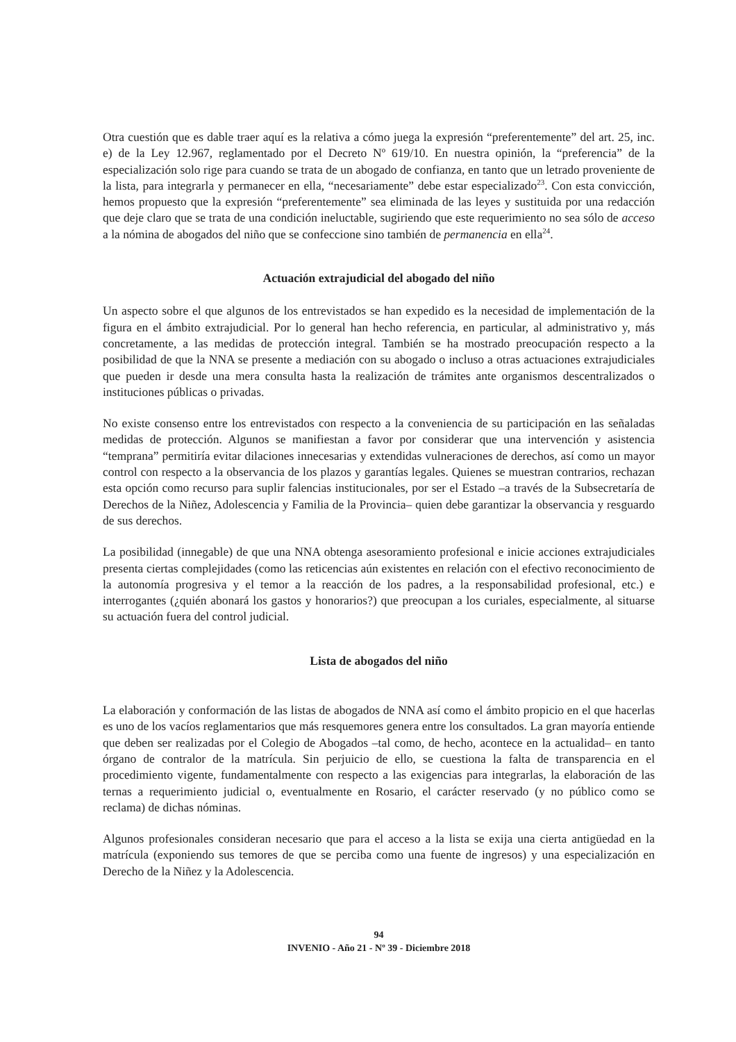Otra cuestión que es dable traer aquí es la relativa a cómo juega la expresión “preferentemente” del art. 25, inc. e) de la Ley 12.967, reglamentado por el Decreto Nº 619/10. En nuestra opinión, la “preferencia” de la especialización solo rige para cuando se trata de un abogado de confianza, en tanto que un letrado proveniente de la lista, para integrarla y permanecer en ella, “necesariamente” debe estar especializado<sup>23</sup>. Con esta convicción, hemos propuesto que la expresión “preferentemente” sea eliminada de las leyes y sustituida por una redacción que deje claro que se trata de una condición ineluctable, sugiriendo que este requerimiento no sea sólo de acceso a la nómina de abogados del niño que se confeccione sino también de permanencia en ella<sup>24</sup>.
Actuación extrajudicial del abogado del niño
Un aspecto sobre el que algunos de los entrevistados se han expedido es la necesidad de implementación de la figura en el ámbito extrajudicial. Por lo general han hecho referencia, en particular, al administrativo y, más concretamente, a las medidas de protección integral. También se ha mostrado preocupación respecto a la posibilidad de que la NNA se presente a mediación con su abogado o incluso a otras actuaciones extrajudiciales que pueden ir desde una mera consulta hasta la realización de trámites ante organismos descentralizados o instituciones públicas o privadas.
No existe consenso entre los entrevistados con respecto a la conveniencia de su participación en las señaladas medidas de protección. Algunos se manifiestan a favor por considerar que una intervención y asistencia “temprana” permitiría evitar dilaciones innecesarias y extendidas vulneraciones de derechos, así como un mayor control con respecto a la observancia de los plazos y garantías legales. Quienes se muestran contrarios, rechazan esta opción como recurso para suplir falencias institucionales, por ser el Estado –a través de la Subsecretaría de Derechos de la Niñez, Adolescencia y Familia de la Provincia– quien debe garantizar la observancia y resguardo de sus derechos.
La posibilidad (innegable) de que una NNA obtenga asesoramiento profesional e inicie acciones extrajudiciales presenta ciertas complejidades (como las reticencias aún existentes en relación con el efectivo reconocimiento de la autonomía progresiva y el temor a la reacción de los padres, a la responsabilidad profesional, etc.) e interrogantes (¿quién abonará los gastos y honorarios?) que preocupan a los curiales, especialmente, al situarse su actuación fuera del control judicial.
Lista de abogados del niño
La elaboración y conformación de las listas de abogados de NNA así como el ámbito propicio en el que hacerlas es uno de los vacíos reglamentarios que más resquemores genera entre los consultados. La gran mayoría entiende que deben ser realizadas por el Colegio de Abogados –tal como, de hecho, acontece en la actualidad– en tanto órgano de contralor de la matrícula. Sin perjuicio de ello, se cuestiona la falta de transparencia en el procedimiento vigente, fundamentalmente con respecto a las exigencias para integrarlas, la elaboración de las ternas a requerimiento judicial o, eventualmente en Rosario, el carácter reservado (y no público como se reclama) de dichas nóminas.
Algunos profesionales consideran necesario que para el acceso a la lista se exija una cierta antigüedad en la matrícula (exponiendo sus temores de que se perciba como una fuente de ingresos) y una especialización en Derecho de la Niñez y la Adolescencia.
94
INVENIO - Año 21 - Nº 39 - Diciembre 2018